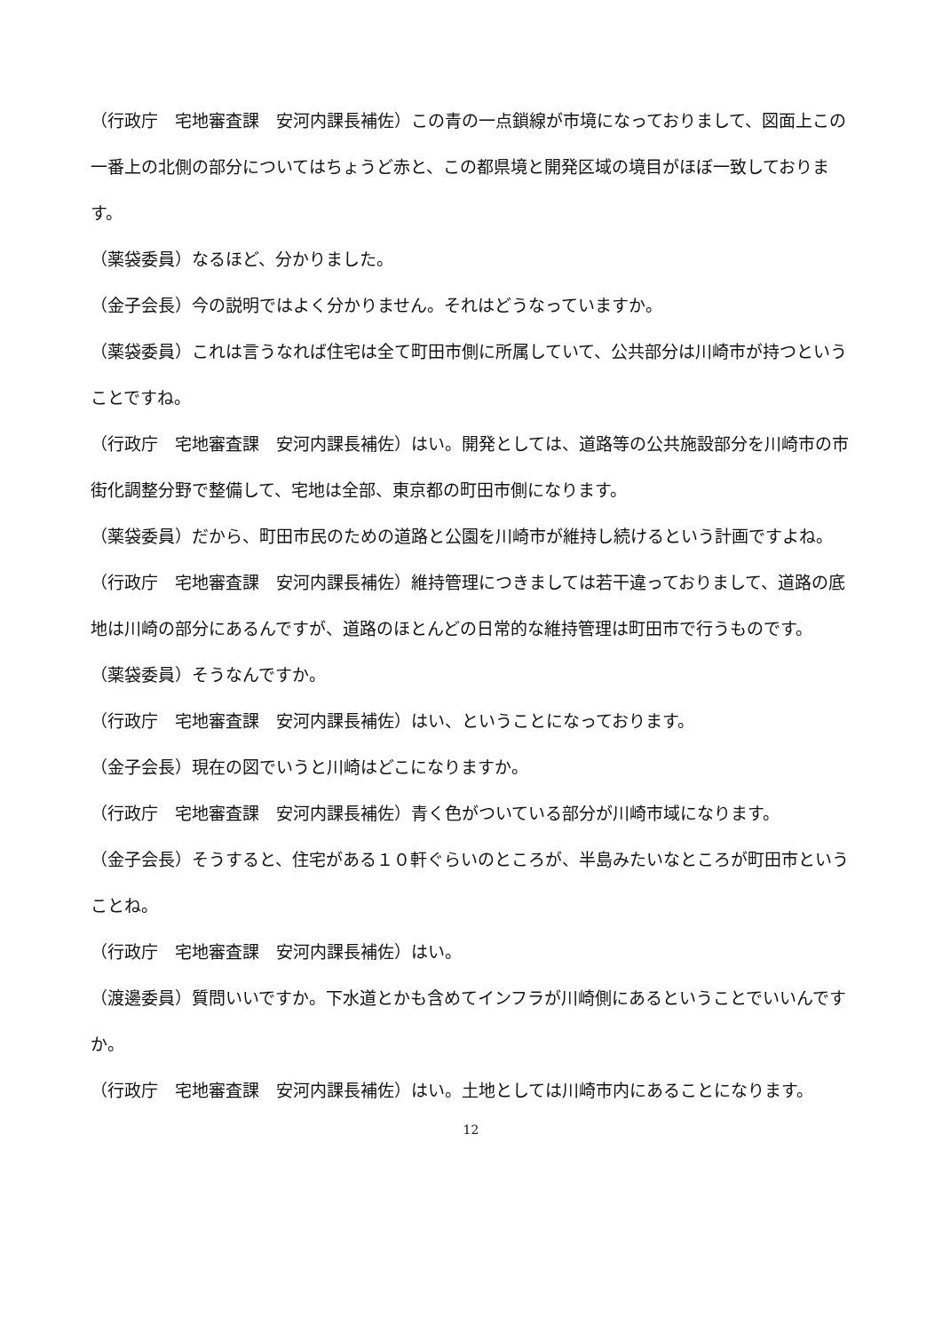（行政庁　宅地審査課　安河内課長補佐）この青の一点鎖線が市境になっておりまして、図面上この一番上の北側の部分についてはちょうど赤と、この都県境と開発区域の境目がほぼ一致しております。
（薬袋委員）なるほど、分かりました。
（金子会長）今の説明ではよく分かりません。それはどうなっていますか。
（薬袋委員）これは言うなれば住宅は全て町田市側に所属していて、公共部分は川崎市が持つということですね。
（行政庁　宅地審査課　安河内課長補佐）はい。開発としては、道路等の公共施設部分を川崎市の市街化調整分野で整備して、宅地は全部、東京都の町田市側になります。
（薬袋委員）だから、町田市民のための道路と公園を川崎市が維持し続けるという計画ですよね。
（行政庁　宅地審査課　安河内課長補佐）維持管理につきましては若干違っておりまして、道路の底地は川崎の部分にあるんですが、道路のほとんどの日常的な維持管理は町田市で行うものです。
（薬袋委員）そうなんですか。
（行政庁　宅地審査課　安河内課長補佐）はい、ということになっております。
（金子会長）現在の図でいうと川崎はどこになりますか。
（行政庁　宅地審査課　安河内課長補佐）青く色がついている部分が川崎市域になります。
（金子会長）そうすると、住宅がある１０軒ぐらいのところが、半島みたいなところが町田市ということね。
（行政庁　宅地審査課　安河内課長補佐）はい。
（渡邊委員）質問いいですか。下水道とかも含めてインフラが川崎側にあるということでいいんですか。
（行政庁　宅地審査課　安河内課長補佐）はい。土地としては川崎市内にあることになります。
12